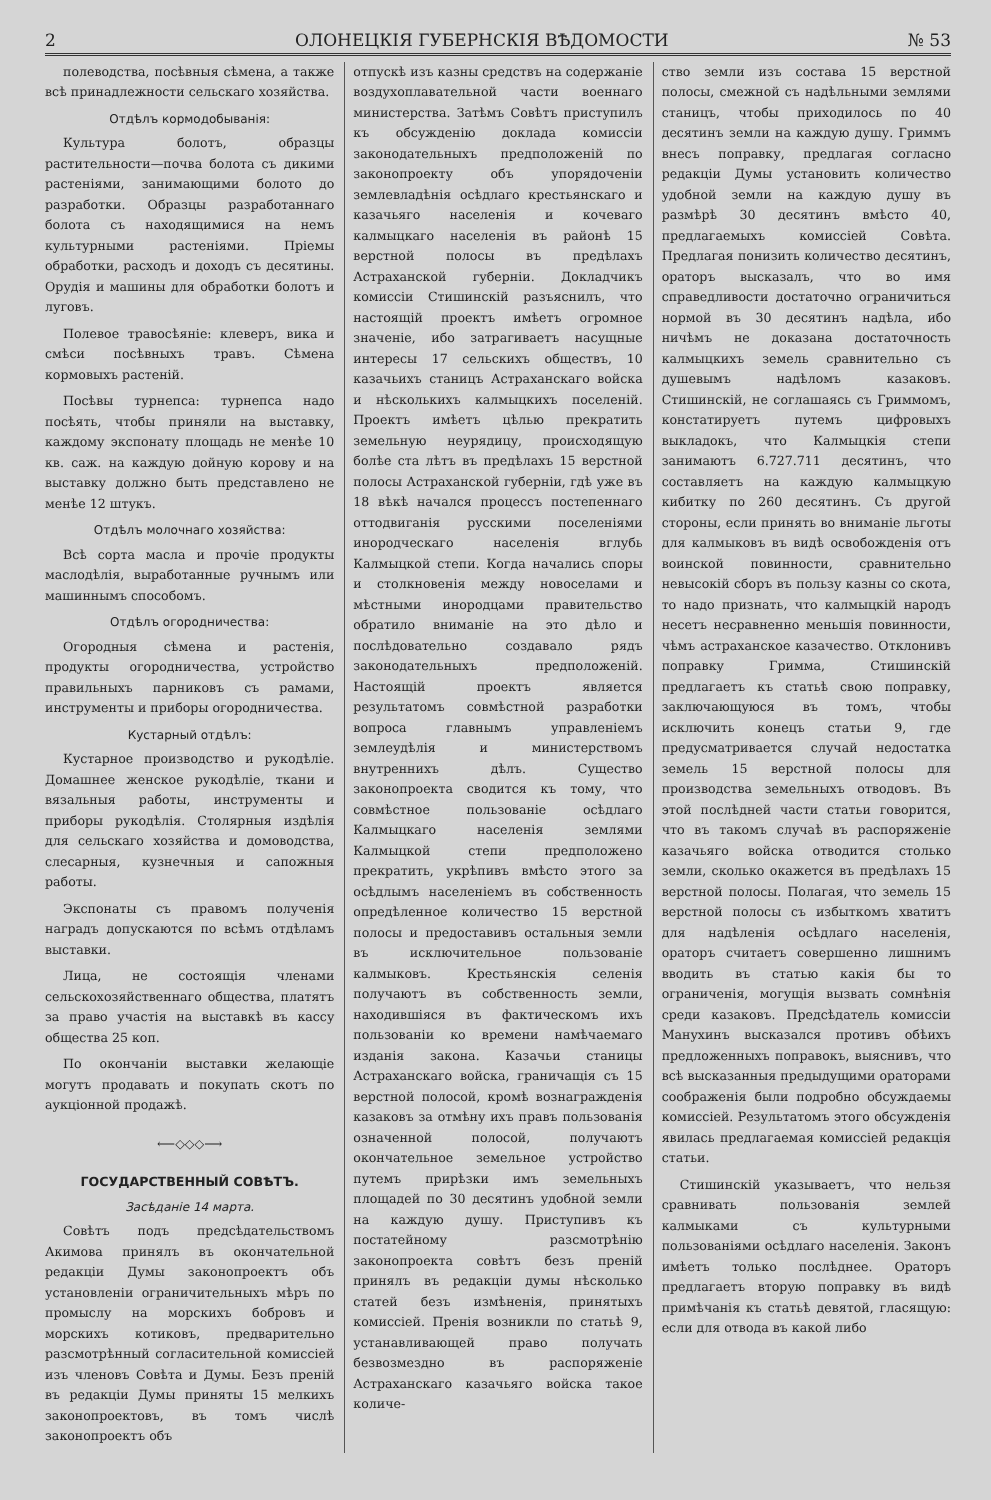2 ОЛОНЕЦКІЯ ГУБЕРНСКІЯ ВѢДОМОСТИ № 53
полеводства, посѣвныя сѣмена, а также всѣ принадлежности сельскаго хозяйства.
Отдѣлъ кормодобыванія:
Культура болотъ, образцы растительности—почва болота съ дикими растеніями, занимающими болото до разработки. Образцы разработаннаго болота съ находящимися на немъ культурными растеніями. Пріемы обработки, расходъ и доходъ съ десятины. Орудія и машины для обработки болотъ и луговъ.
Полевое травосѣяніе: клеверъ, вика и смѣси посѣвныхъ травъ. Сѣмена кормовыхъ растеній.
Посѣвы турнепса: турнепса надо посѣять, чтобы приняли на выставку, каждому экспонату площадь не менѣе 10 кв. саж. на каждую дойную корову и на выставку должно быть представлено не менѣе 12 штукъ.
Отдѣлъ молочнаго хозяйства:
Всѣ сорта масла и прочіе продукты маслодѣлія, выработанные ручнымъ или машиннымъ способомъ.
Отдѣлъ огородничества:
Огородныя сѣмена и растенія, продукты огородничества, устройство правильныхъ парниковъ съ рамами, инструменты и приборы огородничества.
Кустарный отдѣлъ:
Кустарное производство и рукодѣліе. Домашнее женское рукодѣліе, ткани и вязальныя работы, инструменты и приборы рукодѣлія. Столярныя издѣлія для сельскаго хозяйства и домоводства, слесарныя, кузнечныя и сапожныя работы.
Экспонаты съ правомъ полученія наградъ допускаются по всѣмъ отдѣламъ выставки.
Лица, не состоящія членами сельскохозяйственнаго общества, платятъ за право участія на выставкѣ въ кассу общества 25 коп.
По окончаніи выставки желающіе могутъ продавать и покупать скотъ по аукціонной продажѣ.
⟵◇◇◇⟶
ГОСУДАРСТВЕННЫЙ СОВѢТЪ.
Засѣданіе 14 марта.
Совѣтъ подъ предсѣдательствомъ Акимова принялъ въ окончательной редакціи Думы законопроектъ объ установленіи ограничительныхъ мѣръ по промыслу на морскихъ бобровъ и морскихъ котиковъ, предварительно разсмотрѣнный согласительной комиссіей изъ членовъ Совѣта и Думы. Безъ преній въ редакціи Думы приняты 15 мелкихъ законопроектовъ, въ томъ числѣ законопроектъ объ
отпускѣ изъ казны средствъ на содержаніе воздухоплавательной части военнаго министерства. Затѣмъ Совѣтъ приступилъ къ обсужденію доклада комиссіи законодательныхъ предположеній по законопроекту объ упорядоченіи землевладѣнія осѣдлаго крестьянскаго и казачьяго населенія и кочеваго калмыцкаго населенія въ районѣ 15 верстной полосы въ предѣлахъ Астраханской губерніи. Докладчикъ комиссіи Стишинскій разъяснилъ, что настоящій проектъ имѣетъ огромное значеніе, ибо затрагиваетъ насущные интересы 17 сельскихъ обществъ, 10 казачьихъ станицъ Астраханскаго войска и нѣсколькихъ калмыцкихъ поселеній. Проектъ имѣетъ цѣлью прекратить земельную неурядицу, происходящую болѣе ста лѣтъ въ предѣлахъ 15 верстной полосы Астраханской губерніи, гдѣ уже въ 18 вѣкѣ начался процессъ постепеннаго оттодвиганія русскими поселеніями инородческаго населенія вглубь Калмыцкой степи. Когда начались споры и столкновенія между новоселами и мѣстными инородцами правительство обратило вниманіе на это дѣло и послѣдовательно создавало рядъ законодательныхъ предположеній. Настоящій проектъ является результатомъ совмѣстной разработки вопроса главнымъ управленіемъ землеудѣлія и министерствомъ внутреннихъ дѣлъ. Существо законопроекта сводится къ тому, что совмѣстное пользованіе осѣдлаго Калмыцкаго населенія землями Калмыцкой степи предположено прекратить, укрѣпивъ вмѣсто этого за осѣдлымъ населеніемъ въ собственность опредѣленное количество 15 верстной полосы и предоставивъ остальныя земли въ исключительное пользованіе калмыковъ. Крестьянскія селенія получаютъ въ собственность земли, находившіяся въ фактическомъ ихъ пользованіи ко времени намѣчаемаго изданія закона. Казачьи станицы Астраханскаго войска, граничащія съ 15 верстной полосой, кромѣ вознагражденія казаковъ за отмѣну ихъ правъ пользованія означенной полосой, получаютъ окончательное земельное устройство путемъ прирѣзки имъ земельныхъ площадей по 30 десятинъ удобной земли на каждую душу. Приступивъ къ постатейному разсмотрѣнію законопроекта совѣтъ безъ преній принялъ въ редакціи думы нѣсколько статей безъ измѣненія, принятыхъ комиссіей. Пренія возникли по статьѣ 9, устанавливающей право получать безвозмездно въ распоряженіе Астраханскаго казачьяго войска такое количе-
ство земли изъ состава 15 верстной полосы, смежной съ надѣльными землями станицъ, чтобы приходилось по 40 десятинъ земли на каждую душу. Гриммъ внесъ поправку, предлагая согласно редакціи Думы установить количество удобной земли на каждую душу въ размѣрѣ 30 десятинъ вмѣсто 40, предлагаемыхъ комиссіей Совѣта. Предлагая понизить количество десятинъ, ораторъ высказалъ, что во имя справедливости достаточно ограничиться нормой въ 30 десятинъ надѣла, ибо ничѣмъ не доказана достаточность калмыцкихъ земель сравнительно съ душевымъ надѣломъ казаковъ. Стишинскій, не соглашаясь съ Гриммомъ, констатируетъ путемъ цифровыхъ выкладокъ, что Калмыцкія степи занимаютъ 6.727.711 десятинъ, что составляетъ на каждую калмыцкую кибитку по 260 десятинъ. Съ другой стороны, если принять во вниманіе льготы для калмыковъ въ видѣ освобожденія отъ воинской повинности, сравнительно невысокій сборъ въ пользу казны со скота, то надо признать, что калмыцкій народъ несетъ несравненно меньшія повинности, чѣмъ астраханское казачество. Отклонивъ поправку Гримма, Стишинскій предлагаетъ къ статьѣ свою поправку, заключающуюся въ томъ, чтобы исключить конецъ статьи 9, где предусматривается случай недостатка земель 15 верстной полосы для производства земельныхъ отводовъ. Въ этой послѣдней части статьи говорится, что въ такомъ случаѣ въ распоряженіе казачьяго войска отводится столько земли, сколько окажется въ предѣлахъ 15 верстной полосы. Полагая, что земель 15 верстной полосы съ избыткомъ хватитъ для надѣленія осѣдлаго населенія, ораторъ считаетъ совершенно лишнимъ вводить въ статью какія бы то ограниченія, могущія вызвать сомнѣнія среди казаковъ. Предсѣдатель комиссіи Манухинъ высказался противъ обѣихъ предложенныхъ поправокъ, выяснивъ, что всѣ высказанныя предыдущими ораторами соображенія были подробно обсуждаемы комиссіей. Результатомъ этого обсужденія явилась предлагаемая комиссіей редакція статьи.
Стишинскій указываетъ, что нельзя сравнивать пользованія землей калмыками съ культурными пользованіями осѣдлаго населенія. Законъ имѣетъ только послѣднее. Ораторъ предлагаетъ вторую поправку въ видѣ примѣчанія къ статьѣ девятой, гласящую: если для отвода въ какой либо